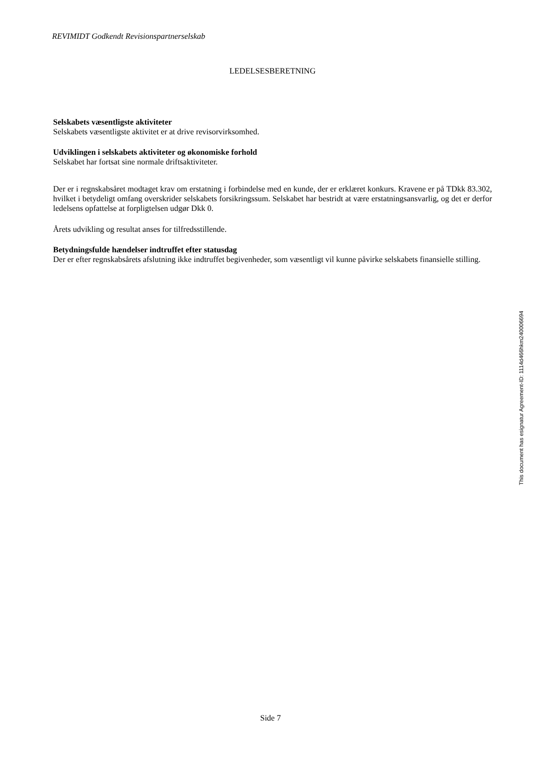REVIMIDT Godkendt Revisionspartnerselskab
LEDELSESBERETNING
Selskabets væsentligste aktiviteter
Selskabets væsentligste aktivitet er at drive revisorvirksomhed.
Udviklingen i selskabets aktiviteter og økonomiske forhold
Selskabet har fortsat sine normale driftsaktiviteter.
Der er i regnskabsåret modtaget krav om erstatning i forbindelse med en kunde, der er erklæret konkurs. Kravene er på TDkk 83.302, hvilket i betydeligt omfang overskrider selskabets forsikringssum. Selskabet har bestridt at være erstatningsansvarlig, og det er derfor ledelsens opfattelse at forpligtelsen udgør Dkk 0.
Årets udvikling og resultat anses for tilfredsstillende.
Betydningsfulde hændelser indtruffet efter statusdag
Der er efter regnskabsårets afslutning ikke indtruffet begivenheder, som væsentligt vil kunne påvirke selskabets finansielle stilling.
This document has esignatur Agreement-ID: 1114d466hkm240006694
Side 7